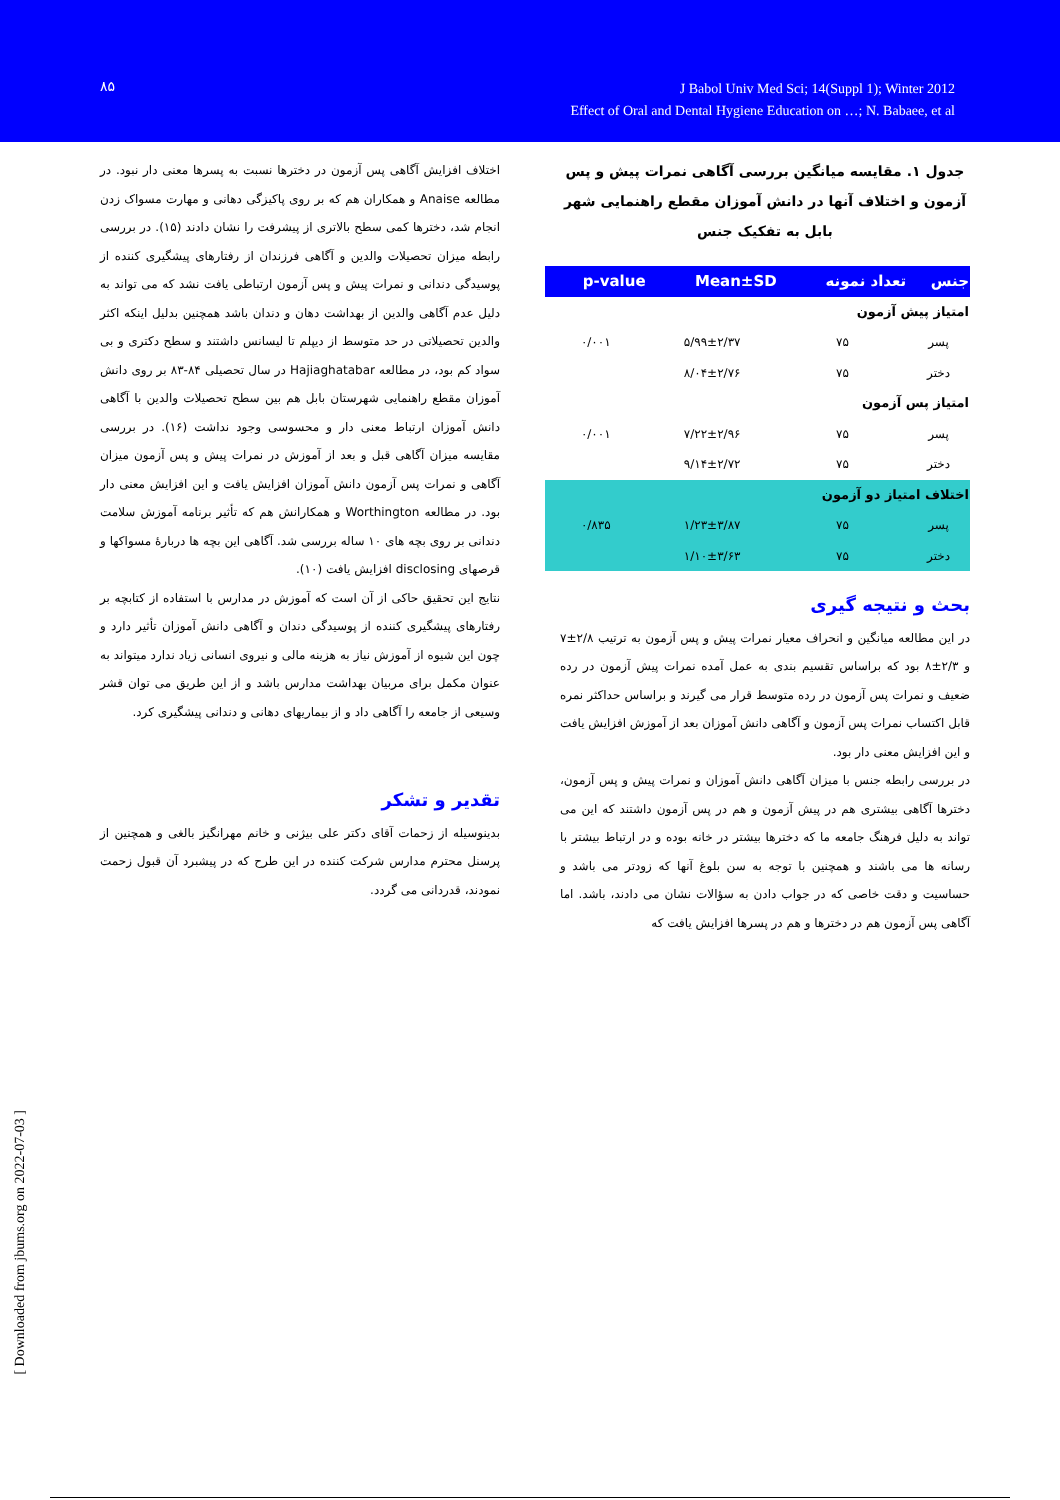۸۵
J Babol Univ Med Sci; 14(Suppl 1); Winter 2012
Effect of Oral and Dental Hygiene Education on …; N. Babaee, et al
جدول ۱. مقایسه میانگین بررسی آگاهی نمرات پیش و پس آزمون و اختلاف آنها در دانش آموزان مقطع راهنمایی شهر بابل به تفکیک جنس
| جنس | تعداد نمونه | Mean±SD | p-value |
| --- | --- | --- | --- |
| امتیاز پیش آزمون | | | |
| پسر | ۷۵ | ۵/۹۹±۲/۳۷ | ۰/۰۰۱ |
| دختر | ۷۵ | ۸/۰۴±۲/۷۶ | |
| امتیاز پس آزمون | | | |
| پسر | ۷۵ | ۷/۲۲±۲/۹۶ | ۰/۰۰۱ |
| دختر | ۷۵ | ۹/۱۴±۲/۷۲ | |
| اختلاف امتیاز دو آزمون | | | |
| پسر | ۷۵ | ۱/۲۳±۳/۸۷ | ۰/۸۳۵ |
| دختر | ۷۵ | ۱/۱۰±۳/۶۳ | |
بحث و نتیجه گیری
در این مطالعه میانگین و انحراف معیار نمرات پیش و پس آزمون به ترتیب ۲/۸±۷ و ۲/۳±۸ بود که براساس تقسیم بندی به عمل آمده نمرات پیش آزمون در رده ضعیف و نمرات پس آزمون در رده متوسط قرار می گیرند و براساس حداکثر نمره قابل اکتساب نمرات پس آزمون و آگاهی دانش آموزان بعد از آموزش افزایش یافت و این افزایش معنی دار بود.
در بررسی رابطه جنس با میزان آگاهی دانش آموزان و نمرات پیش و پس آزمون، دخترها آگاهی بیشتری هم در پیش آزمون و هم در پس آزمون داشتند که این می تواند به دلیل فرهنگ جامعه ما که دخترها بیشتر در خانه بوده و در ارتباط بیشتر با رسانه ها می باشند و همچنین با توجه به سن بلوغ آنها که زودتر می باشد و حساسیت و دقت خاصی که در جواب دادن به سؤالات نشان می دادند، باشد. اما آگاهی پس آزمون هم در دخترها و هم در پسرها افزایش یافت که
اختلاف افزایش آگاهی پس آزمون در دخترها نسبت به پسرها معنی دار نبود. در مطالعه Anaise و همکاران هم که بر روی پاکیزگی دهانی و مهارت مسواک زدن انجام شد، دخترها کمی سطح بالاتری از پیشرفت را نشان دادند (۱۵). در بررسی رابطه میزان تحصیلات والدین و آگاهی فرزندان از رفتارهای پیشگیری کننده از پوسیدگی دندانی و نمرات پیش و پس آزمون ارتباطی یافت نشد که می تواند به دلیل عدم آگاهی والدین از بهداشت دهان و دندان باشد همچنین بدلیل اینکه اکثر والدین تحصیلاتی در حد متوسط از دیپلم تا لیسانس داشتند و سطح دکتری و بی سواد کم بود، در مطالعه Hajiaghatabar در سال تحصیلی ۸۴-۸۳ بر روی دانش آموزان مقطع راهنمایی شهرستان بابل هم بین سطح تحصیلات والدین با آگاهی دانش آموزان ارتباط معنی دار و محسوسی وجود نداشت (۱۶). در بررسی مقایسه میزان آگاهی قبل و بعد از آموزش در نمرات پیش و پس آزمون میزان آگاهی و نمرات پس آزمون دانش آموزان افزایش یافت و این افزایش معنی دار بود. در مطالعه Worthington و همکارانش هم که تأثیر برنامه آموزش سلامت دندانی بر روی بچه های ۱۰ ساله بررسی شد. آگاهی این بچه ها دربارهٔ مسواکها و قرصهای disclosing افزایش یافت (۱۰).
نتایج این تحقیق حاکی از آن است که آموزش در مدارس با استفاده از کتابچه بر رفتارهای پیشگیری کننده از پوسیدگی دندان و آگاهی دانش آموزان تأثیر دارد و چون این شیوه از آموزش نیاز به هزینه مالی و نیروی انسانی زیاد ندارد میتواند به عنوان مکمل برای مربیان بهداشت مدارس باشد و از این طریق می توان قشر وسیعی از جامعه را آگاهی داد و از بیماریهای دهانی و دندانی پیشگیری کرد.
تقدیر و تشکر
بدینوسیله از زحمات آقای دکتر علی بیژنی و خانم مهرانگیز بالغی و همچنین از پرسنل محترم مدارس شرکت کننده در این طرح که در پیشبرد آن قبول زحمت نمودند، قدردانی می گردد.
[ Downloaded from jbums.org on 2022-07-03 ]